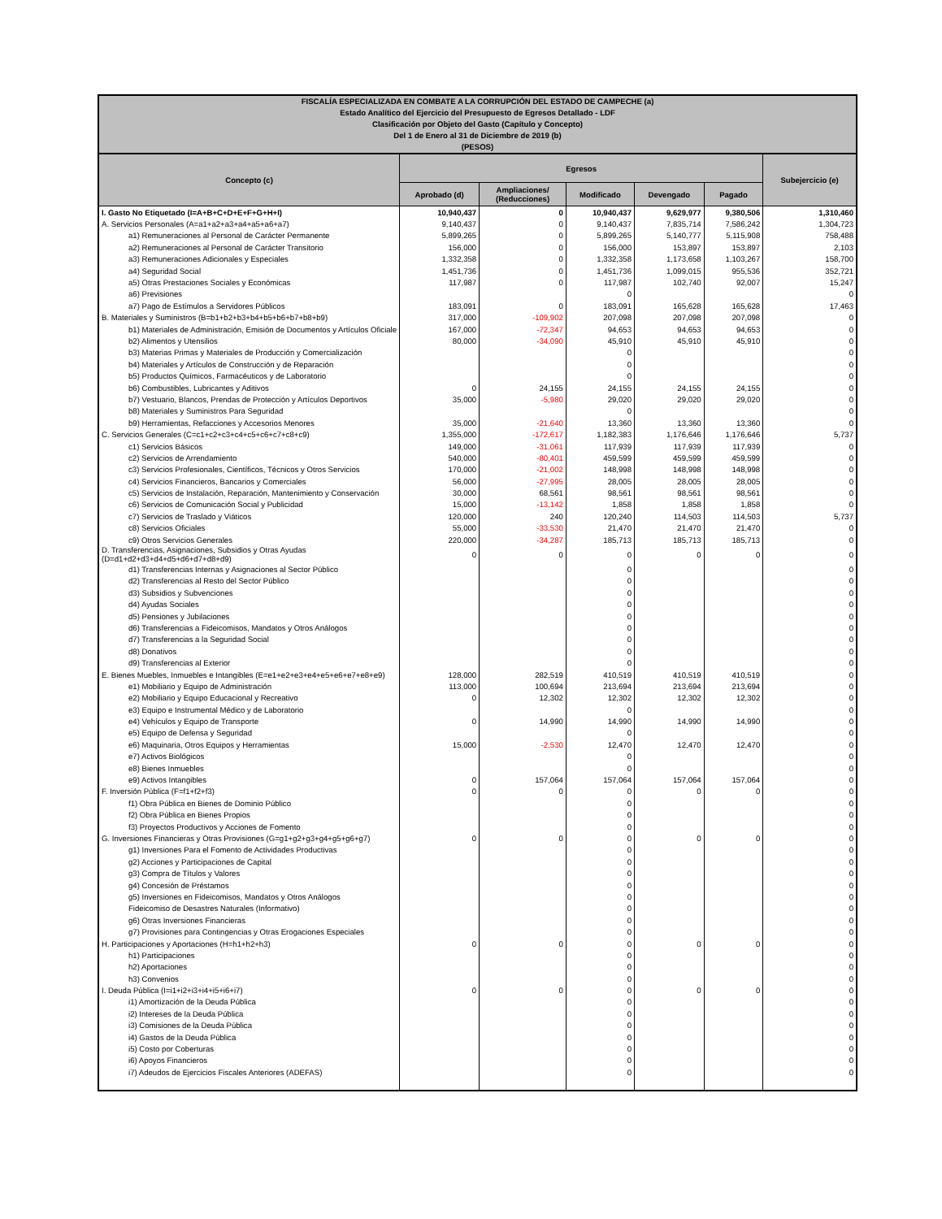| FISCALÍA ESPECIALIZADA EN COMBATE A LA CORRUPCIÓN DEL ESTADO DE CAMPECHE (a) Estado Analítico del Ejercicio del Presupuesto de Egresos Detallado - LDF Clasificación por Objeto del Gasto (Capítulo y Concepto) Del 1 de Enero al 31 de Diciembre de 2019 (b) (PESOS) | | | | | | |
| Concepto (c) | Egresos | | | | | Subejercicio (e) |
| | Aprobado (d) | Ampliaciones/ (Reducciones) | Modificado | Devengado | Pagado | |
| I. Gasto No Etiquetado (I=A+B+C+D+E+F+G+H+I) | 10,940,437 | 0 | 10,940,437 | 9,629,977 | 9,380,506 | 1,310,460 |
| A. Servicios Personales (A=a1+a2+a3+a4+a5+a6+a7) | 9,140,437 | 0 | 9,140,437 | 7,835,714 | 7,586,242 | 1,304,723 |
| a1) Remuneraciones al Personal de Carácter Permanente | 5,899,265 | 0 | 5,899,265 | 5,140,777 | 5,115,908 | 758,488 |
| a2) Remuneraciones al Personal de Carácter Transitorio | 156,000 | 0 | 156,000 | 153,897 | 153,897 | 2,103 |
| a3) Remuneraciones Adicionales y Especiales | 1,332,358 | 0 | 1,332,358 | 1,173,658 | 1,103,267 | 158,700 |
| a4) Seguridad Social | 1,451,736 | 0 | 1,451,736 | 1,099,015 | 955,536 | 352,721 |
| a5) Otras Prestaciones Sociales y Económicas | 117,987 | 0 | 117,987 | 102,740 | 92,007 | 15,247 |
| a6) Previsiones | | | 0 | | | 0 |
| a7) Pago de Estímulos a Servidores Públicos | 183,091 | 0 | 183,091 | 165,628 | 165,628 | 17,463 |
| B. Materiales y Suministros (B=b1+b2+b3+b4+b5+b6+b7+b8+b9) | 317,000 | -109,902 | 207,098 | 207,098 | 207,098 | 0 |
| b1) Materiales de Administración, Emisión de Documentos y Artículos Oficiale | 167,000 | -72,347 | 94,653 | 94,653 | 94,653 | 0 |
| b2) Alimentos y Utensilios | 80,000 | -34,090 | 45,910 | 45,910 | 45,910 | 0 |
| b3) Materias Primas y Materiales de Producción y Comercialización | | | 0 | | | 0 |
| b4) Materiales y Artículos de Construcción y de Reparación | | | 0 | | | 0 |
| b5) Productos Químicos, Farmacéuticos y de Laboratorio | | | 0 | | | 0 |
| b6) Combustibles, Lubricantes y Aditivos | 0 | 24,155 | 24,155 | 24,155 | 24,155 | 0 |
| b7) Vestuario, Blancos, Prendas de Protección y Artículos Deportivos | 35,000 | -5,980 | 29,020 | 29,020 | 29,020 | 0 |
| b8) Materiales y Suministros Para Seguridad | | | 0 | | | 0 |
| b9) Herramientas, Refacciones y Accesorios Menores | 35,000 | -21,640 | 13,360 | 13,360 | 13,360 | 0 |
| C. Servicios Generales (C=c1+c2+c3+c4+c5+c6+c7+c8+c9) | 1,355,000 | -172,617 | 1,182,383 | 1,176,646 | 1,176,646 | 5,737 |
| c1) Servicios Básicos | 149,000 | -31,061 | 117,939 | 117,939 | 117,939 | 0 |
| c2) Servicios de Arrendamiento | 540,000 | -80,401 | 459,599 | 459,599 | 459,599 | 0 |
| c3) Servicios Profesionales, Científicos, Técnicos y Otros Servicios | 170,000 | -21,002 | 148,998 | 148,998 | 148,998 | 0 |
| c4) Servicios Financieros, Bancarios y Comerciales | 56,000 | -27,995 | 28,005 | 28,005 | 28,005 | 0 |
| c5) Servicios de Instalación, Reparación, Mantenimiento y Conservación | 30,000 | 68,561 | 98,561 | 98,561 | 98,561 | 0 |
| c6) Servicios de Comunicación Social y Publicidad | 15,000 | -13,142 | 1,858 | 1,858 | 1,858 | 0 |
| c7) Servicios de Traslado y Viáticos | 120,000 | 240 | 120,240 | 114,503 | 114,503 | 5,737 |
| c8) Servicios Oficiales | 55,000 | -33,530 | 21,470 | 21,470 | 21,470 | 0 |
| c9) Otros Servicios Generales | 220,000 | -34,287 | 185,713 | 185,713 | 185,713 | 0 |
| D. Transferencias, Asignaciones, Subsidios y Otras Ayudas (D=d1+d2+d3+d4+d5+d6+d7+d8+d9) | 0 | 0 | 0 | 0 | 0 | 0 |
| d1) Transferencias Internas y Asignaciones al Sector Público | | | 0 | | | 0 |
| d2) Transferencias al Resto del Sector Público | | | 0 | | | 0 |
| d3) Subsidios y Subvenciones | | | 0 | | | 0 |
| d4) Ayudas Sociales | | | 0 | | | 0 |
| d5) Pensiones y Jubilaciones | | | 0 | | | 0 |
| d6) Transferencias a Fideicomisos, Mandatos y Otros Análogos | | | 0 | | | 0 |
| d7) Transferencias a la Seguridad Social | | | 0 | | | 0 |
| d8) Donativos | | | 0 | | | 0 |
| d9) Transferencias al Exterior | | | 0 | | | 0 |
| E. Bienes Muebles, Inmuebles e Intangibles (E=e1+e2+e3+e4+e5+e6+e7+e8+e9) | 128,000 | 282,519 | 410,519 | 410,519 | 410,519 | 0 |
| e1) Mobiliario y Equipo de Administración | 113,000 | 100,694 | 213,694 | 213,694 | 213,694 | 0 |
| e2) Mobiliario y Equipo Educacional y Recreativo | 0 | 12,302 | 12,302 | 12,302 | 12,302 | 0 |
| e3) Equipo e Instrumental Médico y de Laboratorio | | | 0 | | | 0 |
| e4) Vehículos y Equipo de Transporte | 0 | 14,990 | 14,990 | 14,990 | 14,990 | 0 |
| e5) Equipo de Defensa y Seguridad | | | 0 | | | 0 |
| e6) Maquinaria, Otros Equipos y Herramientas | 15,000 | -2,530 | 12,470 | 12,470 | 12,470 | 0 |
| e7) Activos Biológicos | | | 0 | | | 0 |
| e8) Bienes Inmuebles | | | 0 | | | 0 |
| e9) Activos Intangibles | 0 | 157,064 | 157,064 | 157,064 | 157,064 | 0 |
| F. Inversión Pública (F=f1+f2+f3) | 0 | 0 | 0 | 0 | 0 | 0 |
| f1) Obra Pública en Bienes de Dominio Público | | | 0 | | | 0 |
| f2) Obra Pública en Bienes Propios | | | 0 | | | 0 |
| f3) Proyectos Productivos y Acciones de Fomento | | | 0 | | | 0 |
| G. Inversiones Financieras y Otras Provisiones (G=g1+g2+g3+g4+g5+g6+g7) | 0 | 0 | 0 | 0 | 0 | 0 |
| g1) Inversiones Para el Fomento de Actividades Productivas | | | 0 | | | 0 |
| g2) Acciones y Participaciones de Capital | | | 0 | | | 0 |
| g3) Compra de Títulos y Valores | | | 0 | | | 0 |
| g4) Concesión de Préstamos | | | 0 | | | 0 |
| g5) Inversiones en Fideicomisos, Mandatos y Otros Análogos | | | 0 | | | 0 |
| Fideicomiso de Desastres Naturales (Informativo) | | | 0 | | | 0 |
| g6) Otras Inversiones Financieras | | | 0 | | | 0 |
| g7) Provisiones para Contingencias y Otras Erogaciones Especiales | | | 0 | | | 0 |
| H. Participaciones y Aportaciones (H=h1+h2+h3) | 0 | 0 | 0 | 0 | 0 | 0 |
| h1) Participaciones | | | 0 | | | 0 |
| h2) Aportaciones | | | 0 | | | 0 |
| h3) Convenios | | | 0 | | | 0 |
| I. Deuda Pública (I=i1+i2+i3+i4+i5+i6+i7) | 0 | 0 | 0 | 0 | 0 | 0 |
| i1) Amortización de la Deuda Pública | | | 0 | | | 0 |
| i2) Intereses de la Deuda Pública | | | 0 | | | 0 |
| i3) Comisiones de la Deuda Pública | | | 0 | | | 0 |
| i4) Gastos de la Deuda Pública | | | 0 | | | 0 |
| i5) Costo por Coberturas | | | 0 | | | 0 |
| i6) Apoyos Financieros | | | 0 | | | 0 |
| i7) Adeudos de Ejercicios Fiscales Anteriores (ADEFAS) | | | 0 | | | 0 |